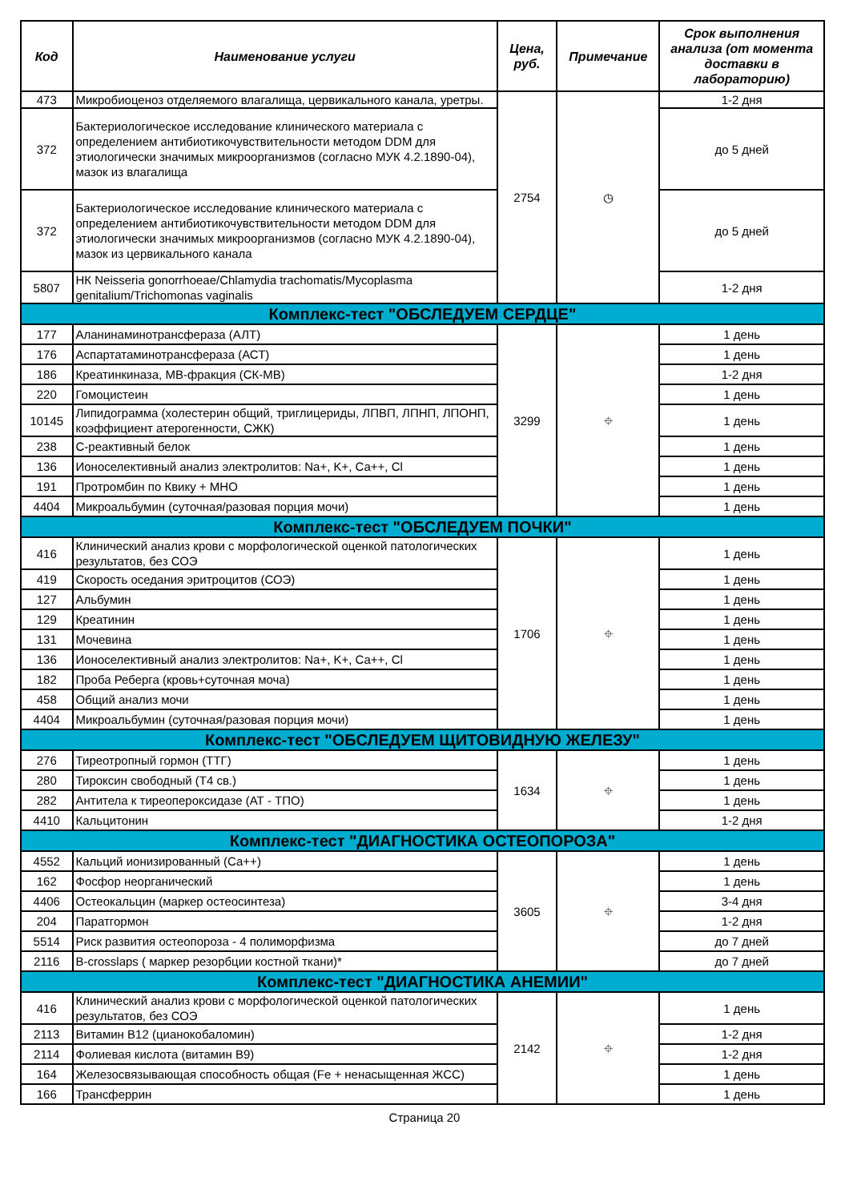| Код | Наименование услуги | Цена, руб. | Примечание | Срок выполнения анализа (от момента доставки в лабораторию) |
| --- | --- | --- | --- | --- |
| 473 | Микробиоценоз отделяемого влагалища, цервикального канала, уретры. | 2754 | ◷ | 1-2 дня |
| 372 | Бактериологическое исследование клинического материала с определением антибиотикочувствительности методом DDM для этиологически значимых микроорганизмов (согласно МУК 4.2.1890-04), мазок из влагалища | | | до 5 дней |
| 372 | Бактериологическое исследование клинического материала с определением антибиотикочувствительности методом DDM для этиологически значимых микроорганизмов (согласно МУК 4.2.1890-04), мазок из цервикального канала | | | до 5 дней |
| 5807 | НК Neisseria gonorrhoeae/Chlamydia trachomatis/Mycoplasma genitalium/Trichomonas vaginalis | | | 1-2 дня |
| Комплекс-тест "ОБСЛЕДУЕМ СЕРДЦЕ" | | | | |
| 177 | Аланинаминотрансфераза (АЛТ) | 3299 | ⌖ | 1 день |
| 176 | Аспартатаминотрансфераза (АСТ) | | | 1 день |
| 186 | Креатинкиназа, МВ-фракция (СК-МВ) | | | 1-2 дня |
| 220 | Гомоцистеин | | | 1 день |
| 10145 | Липидограмма (холестерин общий, триглицериды, ЛПВП, ЛПНП, ЛПОНП, коэффициент атерогенности, СЖК) | | | 1 день |
| 238 | С-реактивный белок | | | 1 день |
| 136 | Ионоселективный анализ электролитов: Na+, K+, Ca++, Cl | | | 1 день |
| 191 | Протромбин по Квику + МНО | | | 1 день |
| 4404 | Микроальбумин (суточная/разовая порция мочи) | | | 1 день |
| Комплекс-тест "ОБСЛЕДУЕМ ПОЧКИ" | | | | |
| 416 | Клинический анализ крови с морфологической оценкой патологических результатов, без СОЭ | 1706 | ⌖ | 1 день |
| 419 | Скорость оседания эритроцитов (СОЭ) | | | 1 день |
| 127 | Альбумин | | | 1 день |
| 129 | Креатинин | | | 1 день |
| 131 | Мочевина | | | 1 день |
| 136 | Ионоселективный анализ электролитов: Na+, K+, Ca++, Cl | | | 1 день |
| 182 | Проба Реберга (кровь+суточная моча) | | | 1 день |
| 458 | Общий анализ мочи | | | 1 день |
| 4404 | Микроальбумин (суточная/разовая порция мочи) | | | 1 день |
| Комплекс-тест "ОБСЛЕДУЕМ ЩИТОВИДНУЮ ЖЕЛЕЗУ" | | | | |
| 276 | Тиреотропный гормон (ТТГ) | 1634 | ⌖ | 1 день |
| 280 | Тироксин свободный (Т4 св.) | | | 1 день |
| 282 | Антитела к тиреопероксидазе (АТ - ТПО) | | | 1 день |
| 4410 | Кальцитонин | | | 1-2 дня |
| Комплекс-тест "ДИАГНОСТИКА ОСТЕОПОРОЗА" | | | | |
| 4552 | Кальций ионизированный (Са++) | 3605 | ⌖ | 1 день |
| 162 | Фосфор неорганический | | | 1 день |
| 4406 | Остеокальцин (маркер остеосинтеза) | | | 3-4 дня |
| 204 | Паратгормон | | | 1-2 дня |
| 5514 | Риск развития остеопороза - 4 полиморфизма | | | до 7 дней |
| 2116 | B-crosslaps ( маркер резорбции костной ткани)* | | | до 7 дней |
| Комплекс-тест "ДИАГНОСТИКА АНЕМИИ" | | | | |
| 416 | Клинический анализ крови с морфологической оценкой патологических результатов, без СОЭ | 2142 | ⌖ | 1 день |
| 2113 | Витамин В12 (цианокобаломин) | | | 1-2 дня |
| 2114 | Фолиевая кислота (витамин В9) | | | 1-2 дня |
| 164 | Железосвязывающая способность общая (Fe + ненасыщенная ЖСС) | | | 1 день |
| 166 | Трансферрин | | | 1 день |
Страница 20